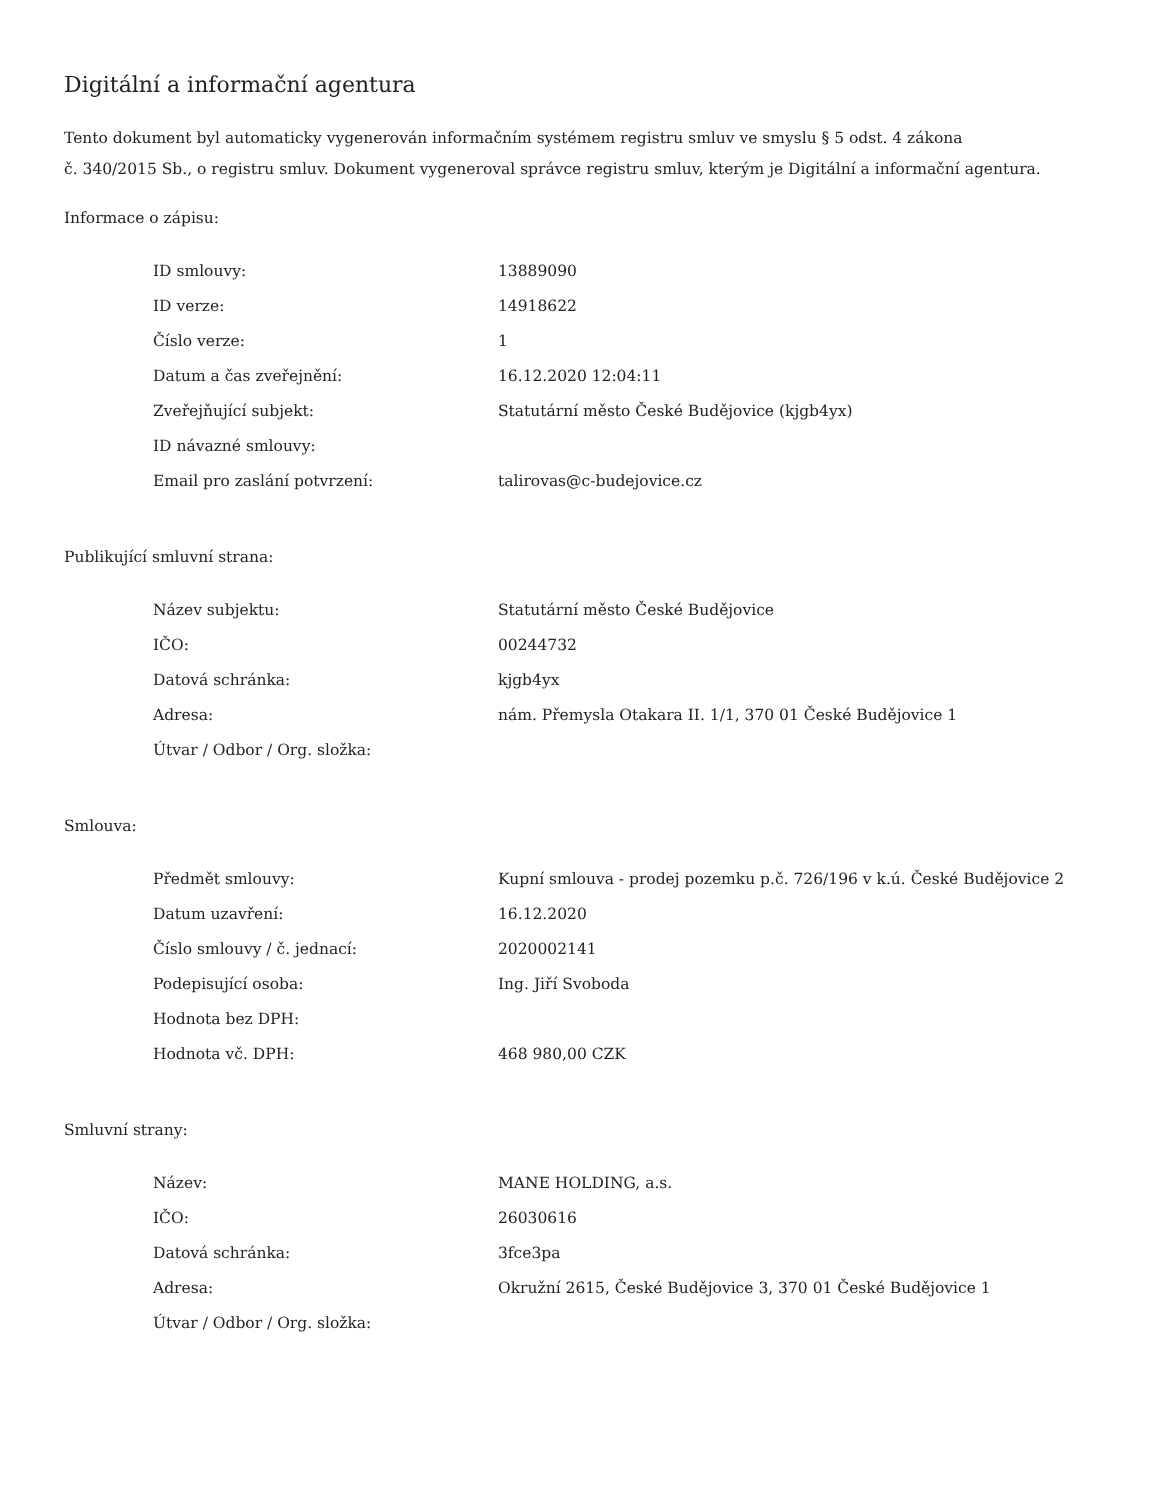Digitální a informační agentura
Tento dokument byl automaticky vygenerován informačním systémem registru smluv ve smyslu § 5 odst. 4 zákona
č. 340/2015 Sb., o registru smluv. Dokument vygeneroval správce registru smluv, kterým je Digitální a informační agentura.
Informace o zápisu:
| ID smlouvy: | 13889090 |
| ID verze: | 14918622 |
| Číslo verze: | 1 |
| Datum a čas zveřejnění: | 16.12.2020 12:04:11 |
| Zveřejňující subjekt: | Statutární město České Budějovice (kjgb4yx) |
| ID návazné smlouvy: | |
| Email pro zaslání potvrzení: | talirovas@c-budejovice.cz |
Publikující smluvní strana:
| Název subjektu: | Statutární město České Budějovice |
| IČO: | 00244732 |
| Datová schránka: | kjgb4yx |
| Adresa: | nám. Přemysla Otakara II. 1/1, 370 01 České Budějovice 1 |
| Útvar / Odbor / Org. složka: | |
Smlouva:
| Předmět smlouvy: | Kupní smlouva - prodej pozemku p.č. 726/196 v k.ú. České Budějovice 2 |
| Datum uzavření: | 16.12.2020 |
| Číslo smlouvy / č. jednací: | 2020002141 |
| Podepisující osoba: | Ing. Jiří Svoboda |
| Hodnota bez DPH: | |
| Hodnota vč. DPH: | 468 980,00 CZK |
Smluvní strany:
| Název: | MANE HOLDING, a.s. |
| IČO: | 26030616 |
| Datová schránka: | 3fce3pa |
| Adresa: | Okružní 2615, České Budějovice 3, 370 01 České Budějovice 1 |
| Útvar / Odbor / Org. složka: | |